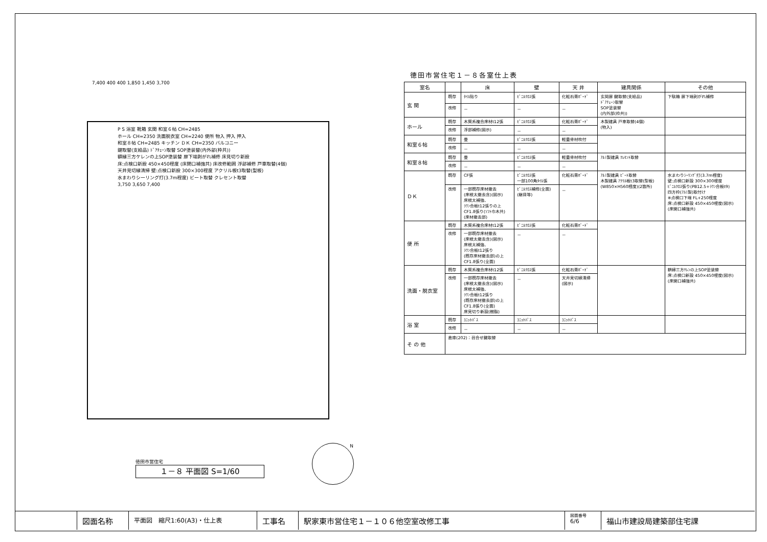7,400 400 400 1,850 1,450 3,700
P S 浴室 靴箱 玄関 和室６帖 CH=2485
ホール CH=2350 洗面脱衣室 CH=2240 便所 物入 押入 押入
和室８帖 CH=2485 キッチン ＤＫ CH=2350 バルコニー
鍵取替(支給品) ﾄﾞｱﾁｪｰﾝ取替 SOP塗装替(内外部(枠共))
額縁三方ケレンの上SOP塗装替 扉下端剥がれ補修 床見切り新設
床:点検口新設 450×450程度 (床開口補強共) 床改修範囲 浮部補修 戸車取替(4個)
天井見切縁清掃 壁:点検口新設 300×300程度 アクリル板t3取替(型板)
水まわりシーリング打(3.7m程度) ビート取替 クレセント取替
3,750 3,650 7,400
N
徳田市営住宅
１－８ 平面図 S=1/60
徳田市営住宅１－８各室仕上表
| 室名 | | 床 | 壁 | 天 井 | 建具関係 | その他 |
| --- | --- | --- | --- | --- | --- | --- |
| 玄 関 | 既存 | ﾀｲﾙ貼り | ﾋﾞﾆﾙｸﾛｽ張 | 化粧石膏ﾎﾞｰﾄﾞ | 玄関扉 鍵取替(支給品) ﾄﾞｱﾁｪｰﾝ取替 SOP塗装替 (内外部(枠共)) | 下駄箱 扉下端剥がれ補修 |
| | 改修 | － | － | － | | |
| ホール | 既存 | 木質系複合床材t12張 | ﾋﾞﾆﾙｸﾛｽ張 | 化粧石膏ﾎﾞｰﾄﾞ | 木製建具 戸車取替(4個) (物入) | |
| | 改修 | 浮部補修(図示) | － | － | | |
| 和室６帖 | 既存 | 畳 | ﾋﾞﾆﾙｸﾛｽ張 | 軽量骨材吹付 | | |
| | 改修 | － | － | － | | |
| 和室８帖 | 既存 | 畳 | ﾋﾞﾆﾙｸﾛｽ張 | 軽量骨材吹付 | ｱﾙﾐ製建具 ｸﾚｾﾝﾄ取替 | |
| | 改修 | － | － | － | | |
| ＤＫ | 既存 | CF張 | ﾋﾞﾆﾙｸﾛｽ張 一部100角ﾀｲﾙ張 | 化粧石膏ﾎﾞｰﾄﾞ | ｱﾙﾐ製建具 ﾋﾞｰﾄ取替 木製建具 ｱｸﾘﾙ板t3取替(型板) (W850×H560程度)(2箇所) | 水まわりｼｰﾘﾝｸﾞ打(3.7m程度) 壁:点検口新設 300×300程度 ﾋﾞﾆﾙｸﾛｽ張り(PB12.5+ﾗﾜﾝ合板t9) 四方枠(ｱﾙﾐ製)取付け ※点検口下端 FL+250程度 床:点検口新設 450×450程度(図示) (床開口補強共) |
| | 改修 | 一部既存床材撤去 (床根太撤去含)(図示) 床根太補強、 ﾗﾜﾝ合板t12張りの上 CF1.8張り(ｿﾌﾄ巾木共) (床材撤去部) | ﾋﾞﾆﾙｸﾛｽ補修(全面) (継目等) | － | | |
| 便 所 | 既存 | 木質系複合床材t12張 | ﾋﾞﾆﾙｸﾛｽ張 | 化粧石膏ﾎﾞｰﾄﾞ | | |
| | 改修 | 一部既存床材撤去 (床根太撤去含)(図示) 床根太補強、 ﾗﾜﾝ合板t12張り (既存床材撤去部)の上 CF1.8張り(全面) | － | － | | |
| 洗面・脱衣室 | 既存 | 木質系複合床材t12張 | ﾋﾞﾆﾙｸﾛｽ張 | 化粧石膏ﾎﾞｰﾄﾞ | | 額縁三方ｹﾚﾝの上SOP塗装替 床:点検口新設 450×450程度(図示) (床開口補強共) |
| | 改修 | 一部既存床材撤去 (床根太撤去含)(図示) 床根太補強、 ﾗﾜﾝ合板t12張り (既存床材撤去部)の上 CF1.8張り(全面) 床見切り新設(樹脂) | － | 天井見切縁清掃 (図示) | | |
| 浴 室 | 既存 | ﾕﾆｯﾄﾊﾞｽ | ﾕﾆｯﾄﾊﾞｽ | ﾕﾆｯﾄﾊﾞｽ | | |
| | 改修 | － | － | － | | |
| そ の 他 | 倉庫(202)：召合せ鍵取替 | | | | | |
図面名称
平面図　縮尺1:60(A3)・仕上表
工事名 駅家東市営住宅１－１０６他空室改修工事
図面番号
6/6
福山市建設局建築部住宅課